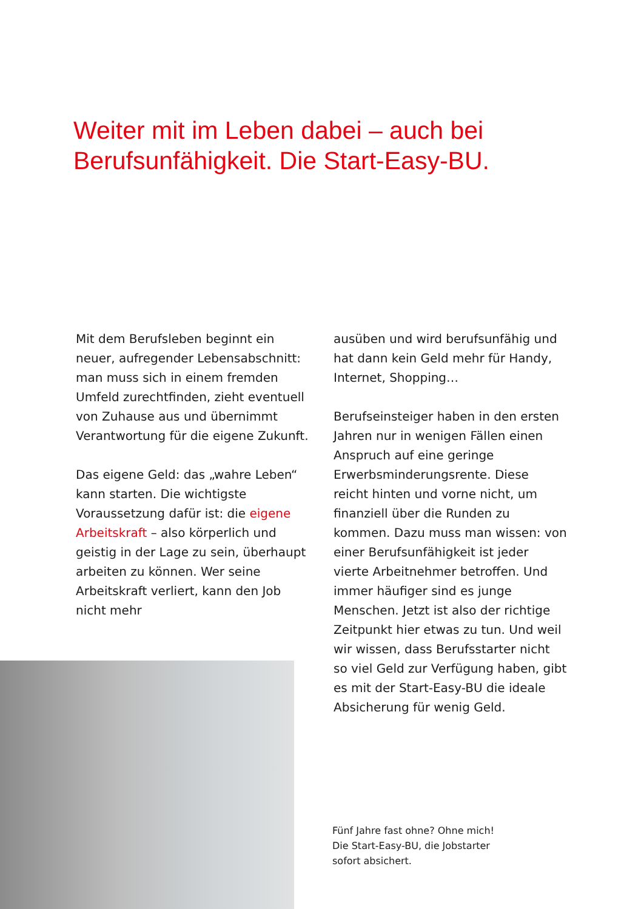Weiter mit im Leben dabei – auch bei
Berufsunfähigkeit. Die Start-Easy-BU.
Mit dem Berufsleben beginnt ein neuer, aufregender Lebensabschnitt: man muss sich in einem fremden Umfeld zurechtfinden, zieht eventuell von Zuhause aus und übernimmt Verantwortung für die eigene Zukunft.
Das eigene Geld: das „wahre Leben“ kann starten. Die wichtigste Voraussetzung dafür ist: die eigene Arbeitskraft – also körperlich und geistig in der Lage zu sein, überhaupt arbeiten zu können. Wer seine Arbeitskraft verliert, kann den Job nicht mehr
ausüben und wird berufsunfähig und hat dann kein Geld mehr für Handy, Internet, Shopping…
Berufseinsteiger haben in den ersten Jahren nur in wenigen Fällen einen Anspruch auf eine geringe Erwerbsminderungsrente. Diese reicht hinten und vorne nicht, um finanziell über die Runden zu kommen. Dazu muss man wissen: von einer Berufsunfähigkeit ist jeder vierte Arbeitnehmer betroffen. Und immer häufiger sind es junge Menschen. Jetzt ist also der richtige Zeitpunkt hier etwas zu tun. Und weil wir wissen, dass Berufsstarter nicht so viel Geld zur Verfügung haben, gibt es mit der Start-Easy-BU die ideale Absicherung für wenig Geld.
Fünf Jahre fast ohne? Ohne mich!
Die Start-Easy-BU, die Jobstarter
sofort absichert.